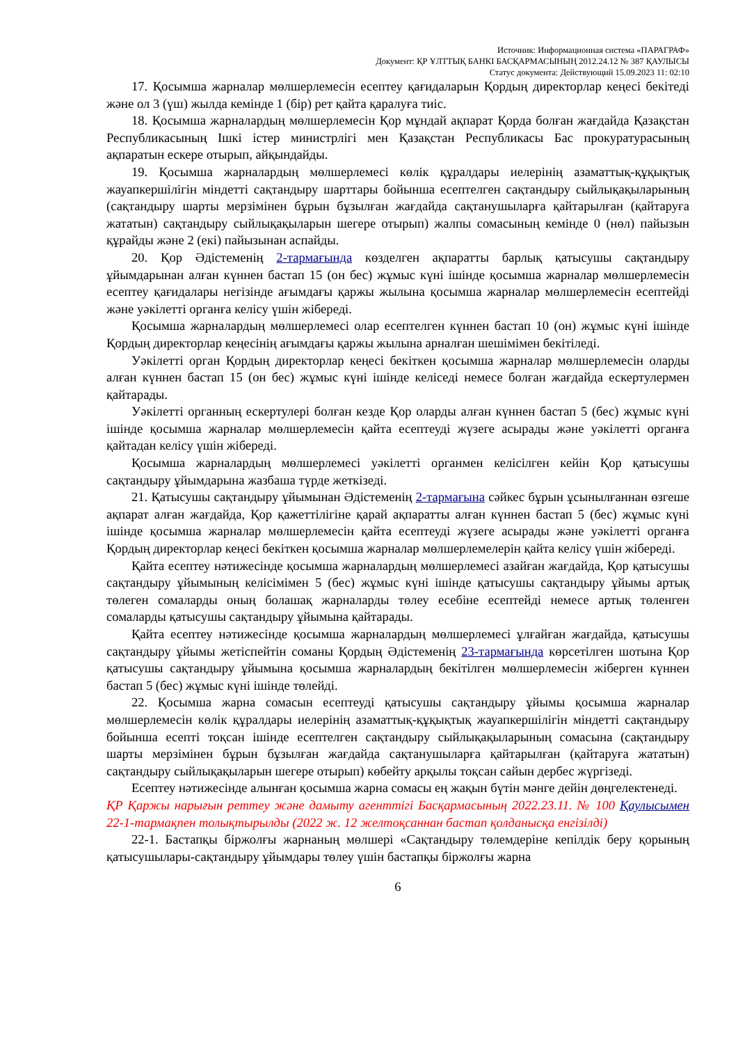Источник: Информационная система «ПАРАГРАФ»
Документ: ҚР ҰЛТТЫҚ БАНКІ БАСҚАРМАСЫНЫҢ 2012.24.12 № 387 ҚАУЛЫСЫ
Статус документа: Действующий 15.09.2023 11: 02:10
17. Қосымша жарналар мөлшерлемесін есептеу қағидаларын Қордың директорлар кеңесі бекітеді және ол 3 (үш) жылда кемінде 1 (бір) рет қайта қаралуға тиіс.
18. Қосымша жарналардың мөлшерлемесін Қор мұндай ақпарат Қорда болған жағдайда Қазақстан Республикасының Ішкі істер министрлігі мен Қазақстан Республикасы Бас прокуратурасының ақпаратын ескере отырып, айқындайды.
19. Қосымша жарналардың мөлшерлемесі көлік құралдары иелерінің азаматтық-құқықтық жауапкершілігін міндетті сақтандыру шарттары бойынша есептелген сақтандыру сыйлықақыларының (сақтандыру шарты мерзімінен бұрын бұзылған жағдайда сақтанушыларға қайтарылған (қайтаруға жататын) сақтандыру сыйлықақыларын шегере отырып) жалпы сомасының кемінде 0 (нөл) пайызын құрайды және 2 (екі) пайызынан аспайды.
20. Қор Әдістеменің 2-тармағында көзделген ақпаратты барлық қатысушы сақтандыру ұйымдарынан алған күннен бастап 15 (он бес) жұмыс күні ішінде қосымша жарналар мөлшерлемесін есептеу қағидалары негізінде ағымдағы қаржы жылына қосымша жарналар мөлшерлемесін есептейді және уәкілетті органға келісу үшін жібереді.
Қосымша жарналардың мөлшерлемесі олар есептелген күннен бастап 10 (он) жұмыс күні ішінде Қордың директорлар кеңесінің ағымдағы қаржы жылына арналған шешімімен бекітіледі.
Уәкілетті орган Қордың директорлар кеңесі бекіткен қосымша жарналар мөлшерлемесін оларды алған күннен бастап 15 (он бес) жұмыс күні ішінде келіседі немесе болған жағдайда ескертулермен қайтарады.
Уәкілетті органның ескертулері болған кезде Қор оларды алған күннен бастап 5 (бес) жұмыс күні ішінде қосымша жарналар мөлшерлемесін қайта есептеуді жүзеге асырады және уәкілетті органға қайтадан келісу үшін жібереді.
Қосымша жарналардың мөлшерлемесі уәкілетті органмен келісілген кейін Қор қатысушы сақтандыру ұйымдарына жазбаша түрде жеткізеді.
21. Қатысушы сақтандыру ұйымынан Әдістеменің 2-тармағына сәйкес бұрын ұсынылғаннан өзгеше ақпарат алған жағдайда, Қор қажеттілігіне қарай ақпаратты алған күннен бастап 5 (бес) жұмыс күні ішінде қосымша жарналар мөлшерлемесін қайта есептеуді жүзеге асырады және уәкілетті органға Қордың директорлар кеңесі бекіткен қосымша жарналар мөлшерлемелерін қайта келісу үшін жібереді.
Қайта есептеу нәтижесінде қосымша жарналардың мөлшерлемесі азайған жағдайда, Қор қатысушы сақтандыру ұйымының келісімімен 5 (бес) жұмыс күні ішінде қатысушы сақтандыру ұйымы артық төлеген сомаларды оның болашақ жарналарды төлеу есебіне есептейді немесе артық төленген сомаларды қатысушы сақтандыру ұйымына қайтарады.
Қайта есептеу нәтижесінде қосымша жарналардың мөлшерлемесі ұлғайған жағдайда, қатысушы сақтандыру ұйымы жетіспейтін соманы Қордың Әдістеменің 23-тармағында көрсетілген шотына Қор қатысушы сақтандыру ұйымына қосымша жарналардың бекітілген мөлшерлемесін жіберген күннен бастап 5 (бес) жұмыс күні ішінде төлейді.
22. Қосымша жарна сомасын есептеуді қатысушы сақтандыру ұйымы қосымша жарналар мөлшерлемесін көлік құралдары иелерінің азаматтық-құқықтық жауапкершілігін міндетті сақтандыру бойынша есепті тоқсан ішінде есептелген сақтандыру сыйлықақыларының сомасына (сақтандыру шарты мерзімінен бұрын бұзылған жағдайда сақтанушыларға қайтарылған (қайтаруға жататын) сақтандыру сыйлықақыларын шегере отырып) көбейту арқылы тоқсан сайын дербес жүргізеді.
Есептеу нәтижесінде алынған қосымша жарна сомасы ең жақын бүтін мәнге дейін дөңгелектенеді.
ҚР Қаржы нарығын реттеу және дамыту агенттігі Басқармасының 2022.23.11. № 100 Қаулысымен 22-1-тармақпен толықтырылды (2022 ж. 12 желтоқсаннан бастап қолданысқа енгізілді)
22-1. Бастапқы біржолғы жарнаның мөлшері «Сақтандыру төлемдеріне кепілдік беру қорының қатысушылары-сақтандыру ұйымдары төлеу үшін бастапқы біржолғы жарна
6